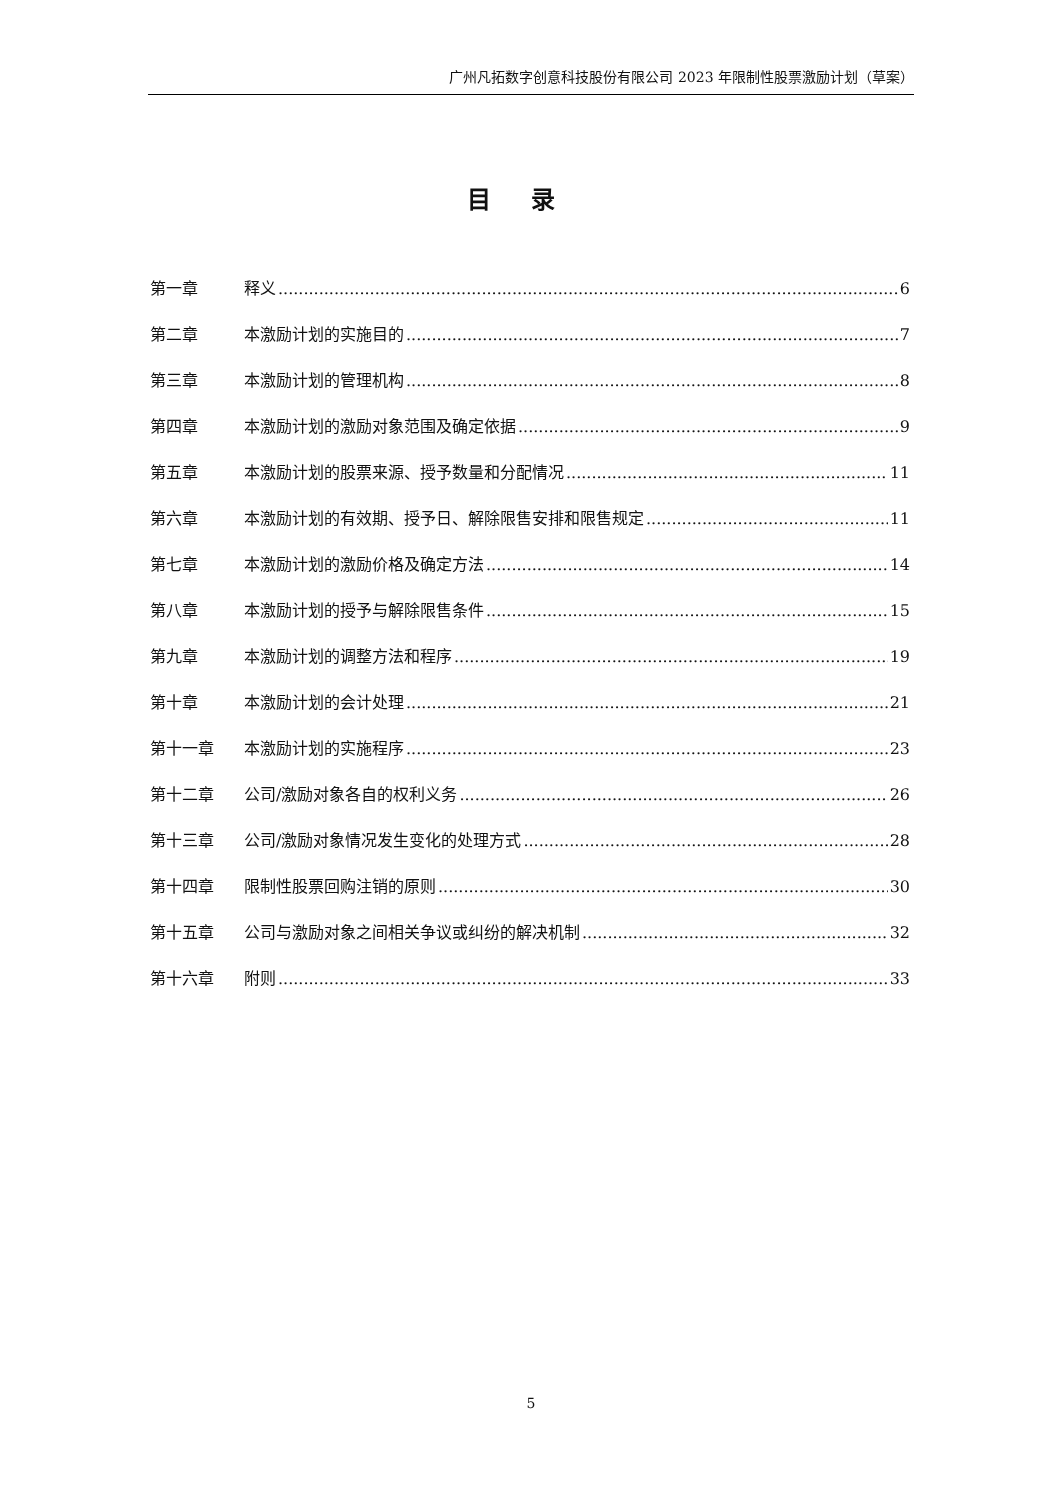广州凡拓数字创意科技股份有限公司 2023 年限制性股票激励计划（草案）
目录
第一章 释义 6
第二章 本激励计划的实施目的 7
第三章 本激励计划的管理机构 8
第四章 本激励计划的激励对象范围及确定依据 9
第五章 本激励计划的股票来源、授予数量和分配情况 11
第六章 本激励计划的有效期、授予日、解除限售安排和限售规定 11
第七章 本激励计划的激励价格及确定方法 14
第八章 本激励计划的授予与解除限售条件 15
第九章 本激励计划的调整方法和程序 19
第十章 本激励计划的会计处理 21
第十一章 本激励计划的实施程序 23
第十二章 公司/激励对象各自的权利义务 26
第十三章 公司/激励对象情况发生变化的处理方式 28
第十四章 限制性股票回购注销的原则 30
第十五章 公司与激励对象之间相关争议或纠纷的解决机制 32
第十六章 附则 33
5